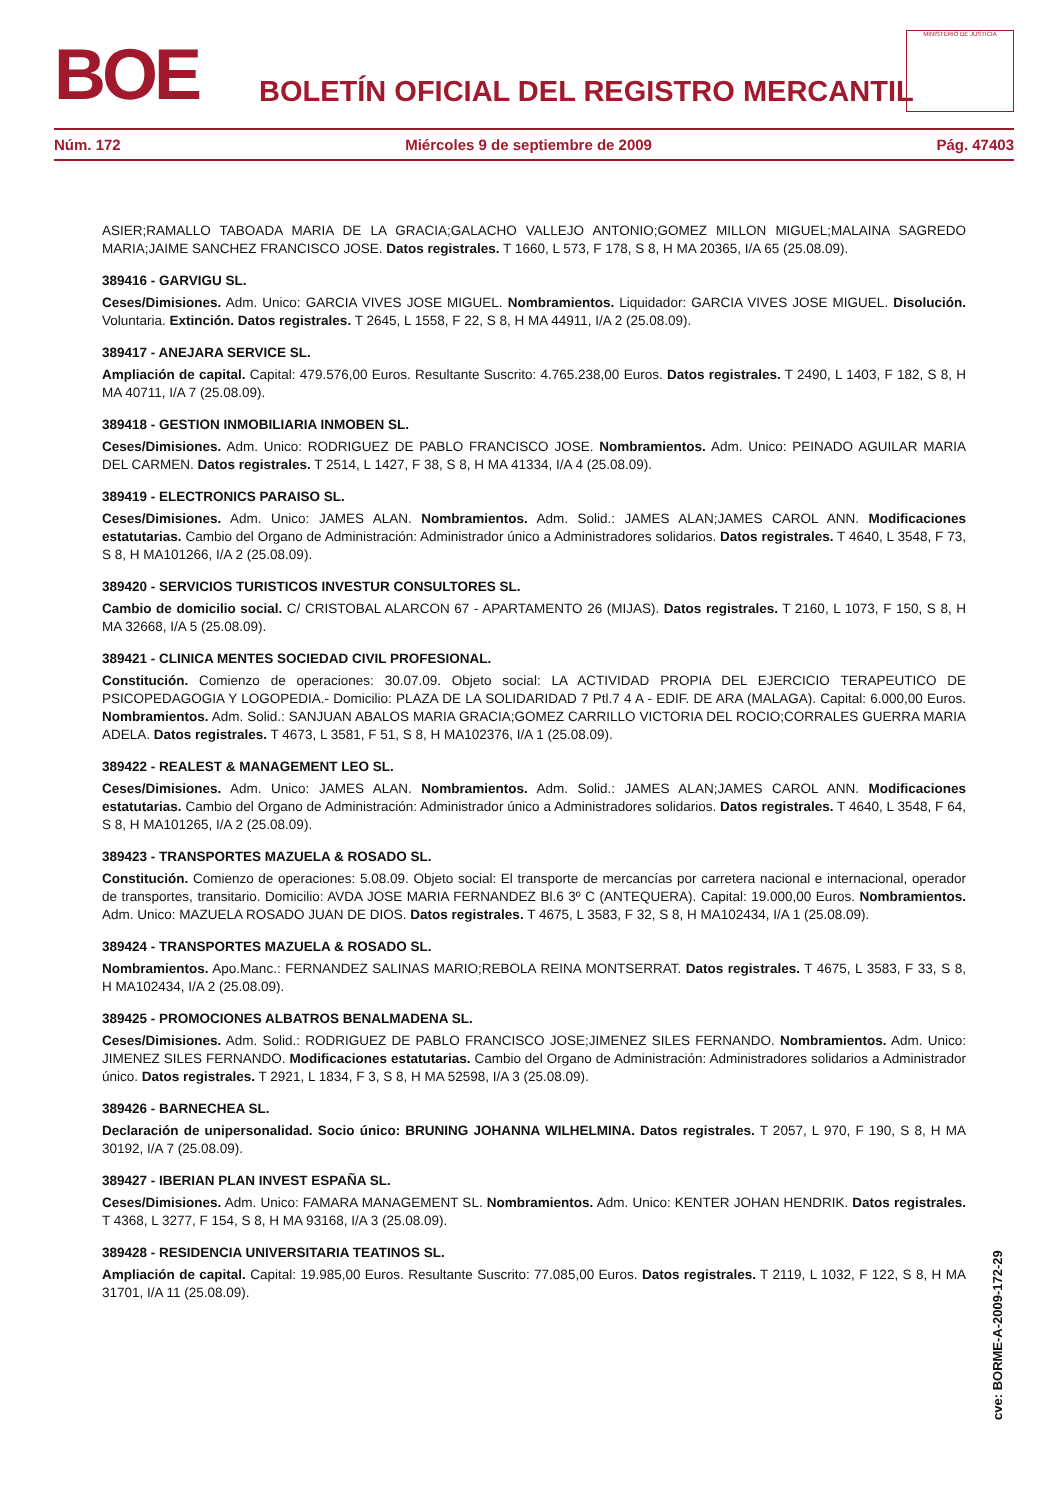BOE
BOLETÍN OFICIAL DEL REGISTRO MERCANTIL
MINISTERIO DE JUSTICIA
Núm. 172 Miércoles 9 de septiembre de 2009 Pág. 47403
ASIER;RAMALLO TABOADA MARIA DE LA GRACIA;GALACHO VALLEJO ANTONIO;GOMEZ MILLON MIGUEL;MALAINA SAGREDO MARIA;JAIME SANCHEZ FRANCISCO JOSE. Datos registrales. T 1660, L 573, F 178, S 8, H MA 20365, I/A 65 (25.08.09).
389416 - GARVIGU SL.
Ceses/Dimisiones. Adm. Unico: GARCIA VIVES JOSE MIGUEL. Nombramientos. Liquidador: GARCIA VIVES JOSE MIGUEL. Disolución. Voluntaria. Extinción. Datos registrales. T 2645, L 1558, F 22, S 8, H MA 44911, I/A 2 (25.08.09).
389417 - ANEJARA SERVICE SL.
Ampliación de capital. Capital: 479.576,00 Euros. Resultante Suscrito: 4.765.238,00 Euros. Datos registrales. T 2490, L 1403, F 182, S 8, H MA 40711, I/A 7 (25.08.09).
389418 - GESTION INMOBILIARIA INMOBEN SL.
Ceses/Dimisiones. Adm. Unico: RODRIGUEZ DE PABLO FRANCISCO JOSE. Nombramientos. Adm. Unico: PEINADO AGUILAR MARIA DEL CARMEN. Datos registrales. T 2514, L 1427, F 38, S 8, H MA 41334, I/A 4 (25.08.09).
389419 - ELECTRONICS PARAISO SL.
Ceses/Dimisiones. Adm. Unico: JAMES ALAN. Nombramientos. Adm. Solid.: JAMES ALAN;JAMES CAROL ANN. Modificaciones estatutarias. Cambio del Organo de Administración: Administrador único a Administradores solidarios. Datos registrales. T 4640, L 3548, F 73, S 8, H MA101266, I/A 2 (25.08.09).
389420 - SERVICIOS TURISTICOS INVESTUR CONSULTORES SL.
Cambio de domicilio social. C/ CRISTOBAL ALARCON 67 - APARTAMENTO 26 (MIJAS). Datos registrales. T 2160, L 1073, F 150, S 8, H MA 32668, I/A 5 (25.08.09).
389421 - CLINICA MENTES SOCIEDAD CIVIL PROFESIONAL.
Constitución. Comienzo de operaciones: 30.07.09. Objeto social: LA ACTIVIDAD PROPIA DEL EJERCICIO TERAPEUTICO DE PSICOPEDAGOGIA Y LOGOPEDIA.- Domicilio: PLAZA DE LA SOLIDARIDAD 7 Ptl.7 4 A - EDIF. DE ARA (MALAGA). Capital: 6.000,00 Euros. Nombramientos. Adm. Solid.: SANJUAN ABALOS MARIA GRACIA;GOMEZ CARRILLO VICTORIA DEL ROCIO;CORRALES GUERRA MARIA ADELA. Datos registrales. T 4673, L 3581, F 51, S 8, H MA102376, I/A 1 (25.08.09).
389422 - REALEST & MANAGEMENT LEO SL.
Ceses/Dimisiones. Adm. Unico: JAMES ALAN. Nombramientos. Adm. Solid.: JAMES ALAN;JAMES CAROL ANN. Modificaciones estatutarias. Cambio del Organo de Administración: Administrador único a Administradores solidarios. Datos registrales. T 4640, L 3548, F 64, S 8, H MA101265, I/A 2 (25.08.09).
389423 - TRANSPORTES MAZUELA & ROSADO SL.
Constitución. Comienzo de operaciones: 5.08.09. Objeto social: El transporte de mercancías por carretera nacional e internacional, operador de transportes, transitario. Domicilio: AVDA JOSE MARIA FERNANDEZ Bl.6 3º C (ANTEQUERA). Capital: 19.000,00 Euros. Nombramientos. Adm. Unico: MAZUELA ROSADO JUAN DE DIOS. Datos registrales. T 4675, L 3583, F 32, S 8, H MA102434, I/A 1 (25.08.09).
389424 - TRANSPORTES MAZUELA & ROSADO SL.
Nombramientos. Apo.Manc.: FERNANDEZ SALINAS MARIO;REBOLA REINA MONTSERRAT. Datos registrales. T 4675, L 3583, F 33, S 8, H MA102434, I/A 2 (25.08.09).
389425 - PROMOCIONES ALBATROS BENALMADENA SL.
Ceses/Dimisiones. Adm. Solid.: RODRIGUEZ DE PABLO FRANCISCO JOSE;JIMENEZ SILES FERNANDO. Nombramientos. Adm. Unico: JIMENEZ SILES FERNANDO. Modificaciones estatutarias. Cambio del Organo de Administración: Administradores solidarios a Administrador único. Datos registrales. T 2921, L 1834, F 3, S 8, H MA 52598, I/A 3 (25.08.09).
389426 - BARNECHEA SL.
Declaración de unipersonalidad. Socio único: BRUNING JOHANNA WILHELMINA. Datos registrales. T 2057, L 970, F 190, S 8, H MA 30192, I/A 7 (25.08.09).
389427 - IBERIAN PLAN INVEST ESPAÑA SL.
Ceses/Dimisiones. Adm. Unico: FAMARA MANAGEMENT SL. Nombramientos. Adm. Unico: KENTER JOHAN HENDRIK. Datos registrales. T 4368, L 3277, F 154, S 8, H MA 93168, I/A 3 (25.08.09).
389428 - RESIDENCIA UNIVERSITARIA TEATINOS SL.
Ampliación de capital. Capital: 19.985,00 Euros. Resultante Suscrito: 77.085,00 Euros. Datos registrales. T 2119, L 1032, F 122, S 8, H MA 31701, I/A 11 (25.08.09).
cve: BORME-A-2009-172-29